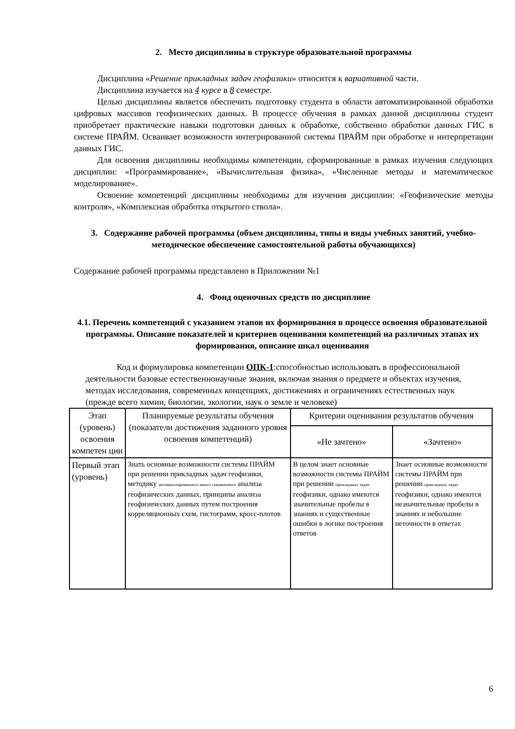2. Место дисциплины в структуре образовательной программы
Дисциплина «Решение прикладных задач геофизики» относится к вариативной части.
Дисциплина изучается на 4 курсе в 8 семестре.
Целью дисциплины является обеспечить подготовку студента в области автоматизированной обработки цифровых массивов геофизических данных. В процессе обучения в рамках данной дисциплины студент приобретает практические навыки подготовки данных к обработке, собственно обработки данных ГИС в системе ПРАЙМ. Осваивает возможности интегрированной системы ПРАЙМ при обработке и интерпретации данных ГИС.
Для освоения дисциплины необходимы компетенции, сформированные в рамках изучения следующих дисциплин: «Программирование», «Вычислительная физика», «Численные методы и математическое моделирование».
Освоение компетенций дисциплины необходимы для изучения дисциплин: «Геофизические методы контроля», «Комплексная обработка открытого ствола».
3. Содержание рабочей программы (объем дисциплины, типы и виды учебных занятий, учебно-методическое обеспечение самостоятельной работы обучающихся)
Содержание рабочей программы представлено в Приложении №1
4. Фонд оценочных средств по дисциплине
4.1. Перечень компетенций с указанием этапов их формирования в процессе освоения образовательной программы. Описание показателей и критериев оценивания компетенций на различных этапах их формирования, описание шкал оценивания
Код и формулировка компетенции ОПК-1:способностью использовать в профессиональной деятельности базовые естественнонаучные знания, включая знания о предмете и объектах изучения, методах исследования, современных концепциях, достижениях и ограничениях естественных наук (прежде всего химии, биологии, экологии, наук о земле и человеке)
| Этап (уровень) освоения компетен ции | Планируемые результаты обучения (показатели достижения заданного уровня освоения компетенций) | Критерии оценивания результатов обучения | |
| --- | --- | --- | --- |
| | | «Не зачтено» | «Зачтено» |
| Первый этап (уровень) | Знать основные возможности системы ПРАЙМ при решении прикладных задач геофизики, методику автоматизированного много скважинного анализа геофизических данных, принципы анализа геофизических данных путем построения корреляционных схем, гистограмм, кросс-плотов | В целом знает основные возможности системы ПРАЙМ при решении прикладных задач геофизики, однако имеются значительные пробелы в знаниях и существенные ошибки в логике построения ответов | Знает основные возможности системы ПРАЙМ при решении прикладных задач геофизики, однако имеются незначительные пробелы в знаниях и небольшие неточности в ответах |
6